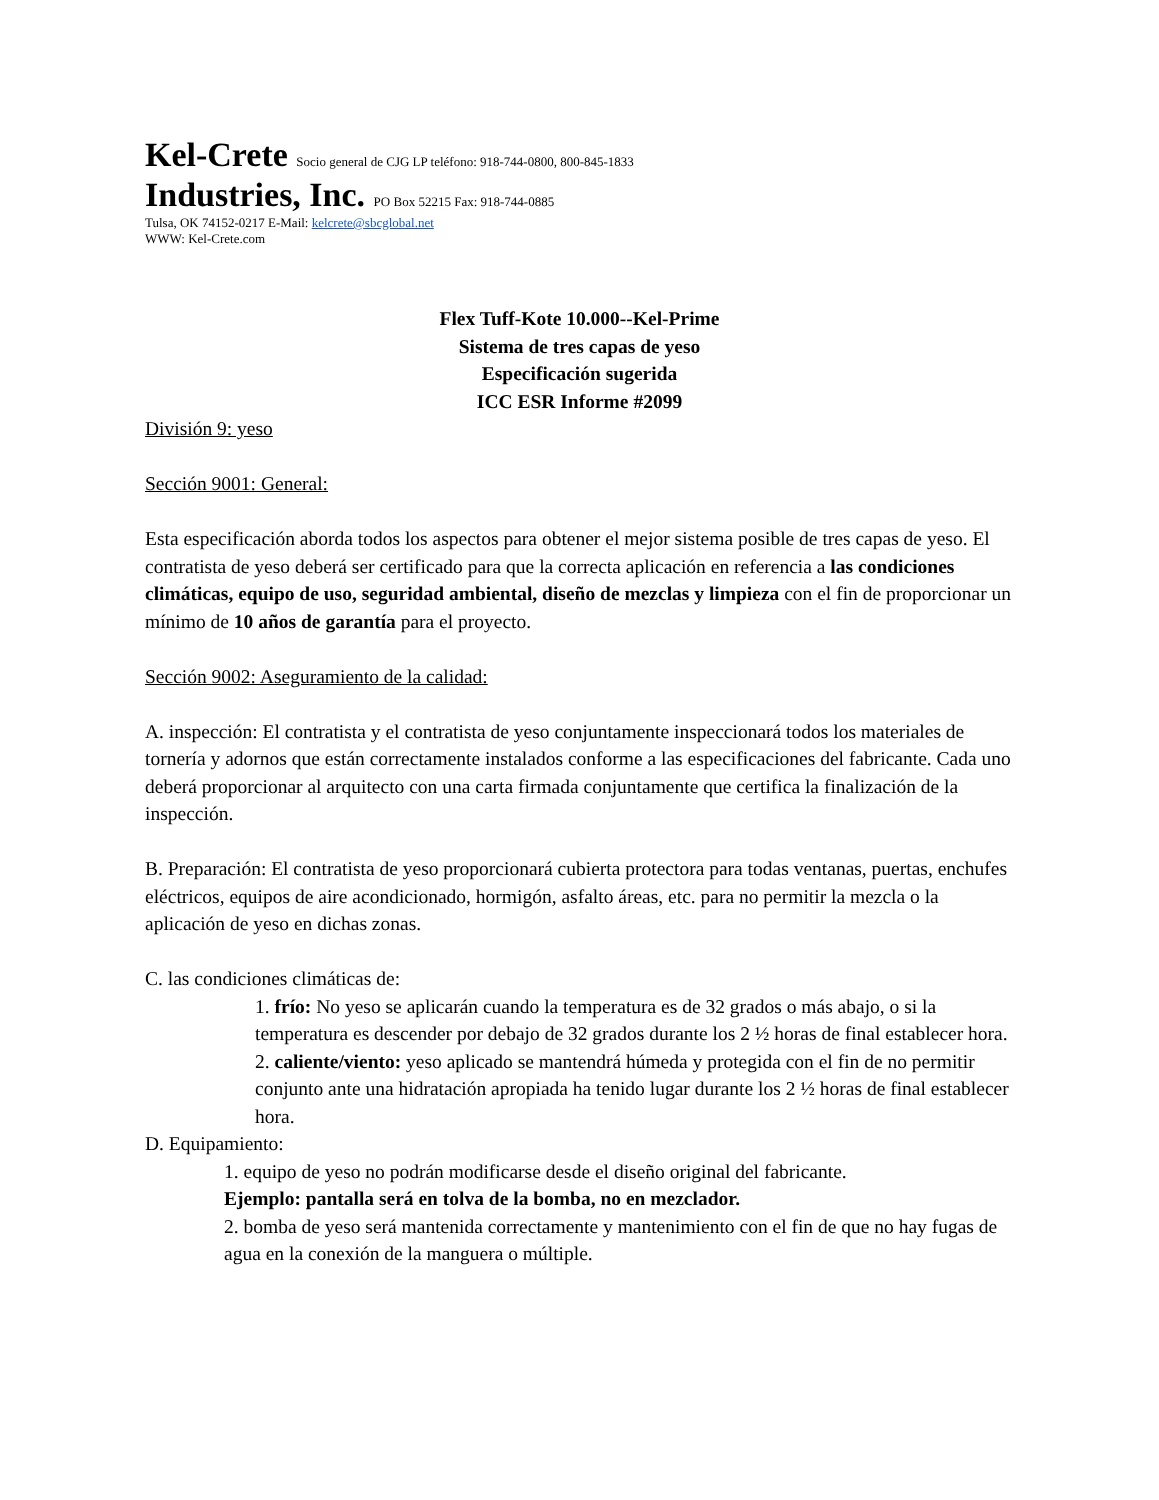Kel-Crete Socio general de CJG LP teléfono: 918-744-0800, 800-845-1833
Industries, Inc. PO Box 52215 Fax: 918-744-0885
Tulsa, OK 74152-0217 E-Mail: kelcrete@sbcglobal.net
WWW: Kel-Crete.com
Flex Tuff-Kote 10.000--Kel-Prime
Sistema de tres capas de yeso
Especificación sugerida
ICC ESR Informe #2099
División 9: yeso
Sección 9001: General:
Esta especificación aborda todos los aspectos para obtener el mejor sistema posible de tres capas de yeso. El contratista de yeso deberá ser certificado para que la correcta aplicación en referencia a las condiciones climáticas, equipo de uso, seguridad ambiental, diseño de mezclas y limpieza con el fin de proporcionar un mínimo de 10 años de garantía para el proyecto.
Sección 9002: Aseguramiento de la calidad:
A. inspección: El contratista y el contratista de yeso conjuntamente inspeccionará todos los materiales de tornería y adornos que están correctamente instalados conforme a las especificaciones del fabricante. Cada uno deberá proporcionar al arquitecto con una carta firmada conjuntamente que certifica la finalización de la inspección.
B. Preparación: El contratista de yeso proporcionará cubierta protectora para todas ventanas, puertas, enchufes eléctricos, equipos de aire acondicionado, hormigón, asfalto áreas, etc. para no permitir la mezcla o la aplicación de yeso en dichas zonas.
C. las condiciones climáticas de:
1. frío: No yeso se aplicarán cuando la temperatura es de 32 grados o más abajo, o si la temperatura es descender por debajo de 32 grados durante los 2 ½ horas de final establecer hora.
2. caliente/viento: yeso aplicado se mantendrá húmeda y protegida con el fin de no permitir conjunto ante una hidratación apropiada ha tenido lugar durante los 2 ½ horas de final establecer hora.
D. Equipamiento:
1. equipo de yeso no podrán modificarse desde el diseño original del fabricante.
Ejemplo: pantalla será en tolva de la bomba, no en mezclador.
2. bomba de yeso será mantenida correctamente y mantenimiento con el fin de que no hay fugas de agua en la conexión de la manguera o múltiple.